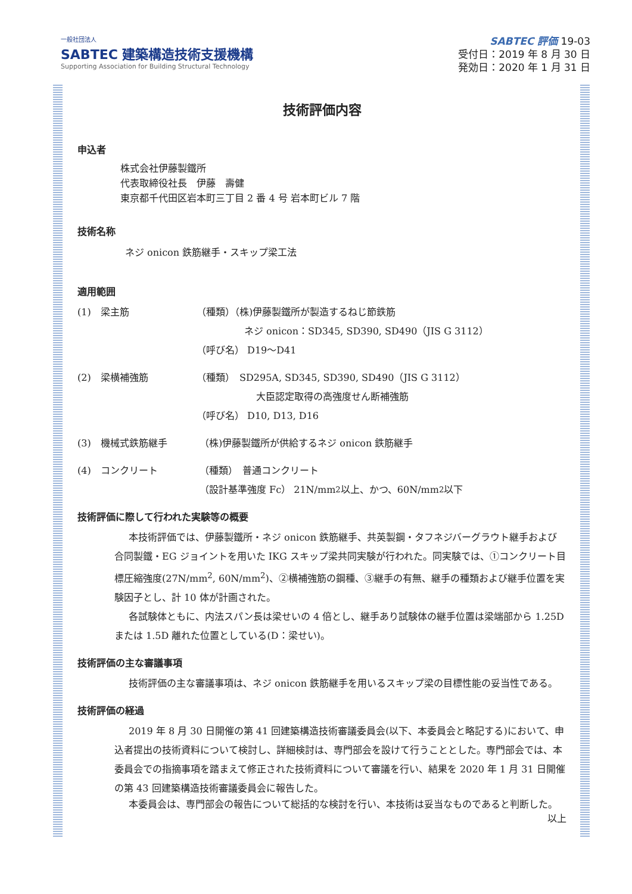一般社団法人
SABTEC 建築構造技術支援機構
Supporting Association for Building Structural Technology
SABTEC 評価 19-03
受付日：2019 年 8 月 30 日
発効日：2020 年 1 月 31 日
技術評価内容
申込者
株式会社伊藤製鐵所
代表取締役社長　伊藤　壽健
東京都千代田区岩本町三丁目 2 番 4 号 岩本町ビル 7 階
技術名称
ネジ onicon 鉄筋継手・スキップ梁工法
適用範囲
(1)　梁主筋 （種類）（株)伊藤製鐵所が製造するねじ節鉄筋
ネジ onicon：SD345, SD390, SD490（JIS G 3112）
（呼び名） D19～D41
(2)　梁横補強筋 （種類）　SD295A, SD345, SD390, SD490（JIS G 3112）
大臣認定取得の高強度せん断補強筋
（呼び名） D10, D13, D16
(3)　機械式鉄筋継手 （株)伊藤製鐵所が供給するネジ onicon 鉄筋継手
(4)　コンクリート （種類）　普通コンクリート
（設計基準強度 Fc） 21N/mm<sup>2</sup> 以上、かつ、60N/mm<sup>2</sup> 以下
技術評価に際して行われた実験等の概要
本技術評価では、伊藤製鐵所・ネジ onicon 鉄筋継手、共英製鋼・タフネジバーグラウト継手および合同製鐵・EG ジョイントを用いた IKG スキップ梁共同実験が行われた。同実験では、①コンクリート目標圧縮強度(27N/mm<sup>2</sup>, 60N/mm<sup>2</sup>)、②横補強筋の鋼種、③継手の有無、継手の種類および継手位置を実験因子とし、計 10 体が計画された。
各試験体ともに、内法スパン長は梁せいの 4 倍とし、継手あり試験体の継手位置は梁端部から 1.25D または 1.5D 離れた位置としている(D：梁せい)。
技術評価の主な審議事項
技術評価の主な審議事項は、ネジ onicon 鉄筋継手を用いるスキップ梁の目標性能の妥当性である。
技術評価の経過
2019 年 8 月 30 日開催の第 41 回建築構造技術審議委員会(以下、本委員会と略記する)において、申込者提出の技術資料について検討し、詳細検討は、専門部会を設けて行うこととした。専門部会では、本委員会での指摘事項を踏まえて修正された技術資料について審議を行い、結果を 2020 年 1 月 31 日開催の第 43 回建築構造技術審議委員会に報告した。
本委員会は、専門部会の報告について総括的な検討を行い、本技術は妥当なものであると判断した。
以上